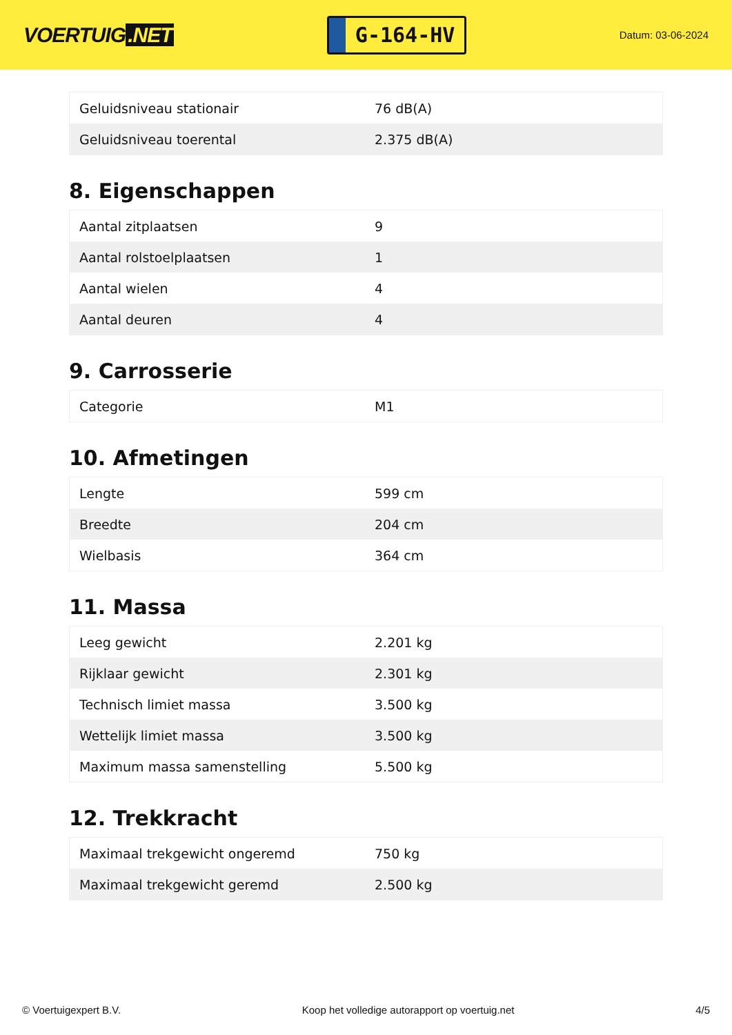VOERTUIG.NET
G-164-HV
Datum: 03-06-2024
| Geluidsniveau stationair | 76 dB(A) |
| Geluidsniveau toerental | 2.375 dB(A) |
8. Eigenschappen
| Aantal zitplaatsen | 9 |
| Aantal rolstoelplaatsen | 1 |
| Aantal wielen | 4 |
| Aantal deuren | 4 |
9. Carrosserie
| Categorie | M1 |
10. Afmetingen
| Lengte | 599 cm |
| Breedte | 204 cm |
| Wielbasis | 364 cm |
11. Massa
| Leeg gewicht | 2.201 kg |
| Rijklaar gewicht | 2.301 kg |
| Technisch limiet massa | 3.500 kg |
| Wettelijk limiet massa | 3.500 kg |
| Maximum massa samenstelling | 5.500 kg |
12. Trekkracht
| Maximaal trekgewicht ongeremd | 750 kg |
| Maximaal trekgewicht geremd | 2.500 kg |
© Voertuigexpert B.V. Koop het volledige autorapport op voertuig.net 4/5